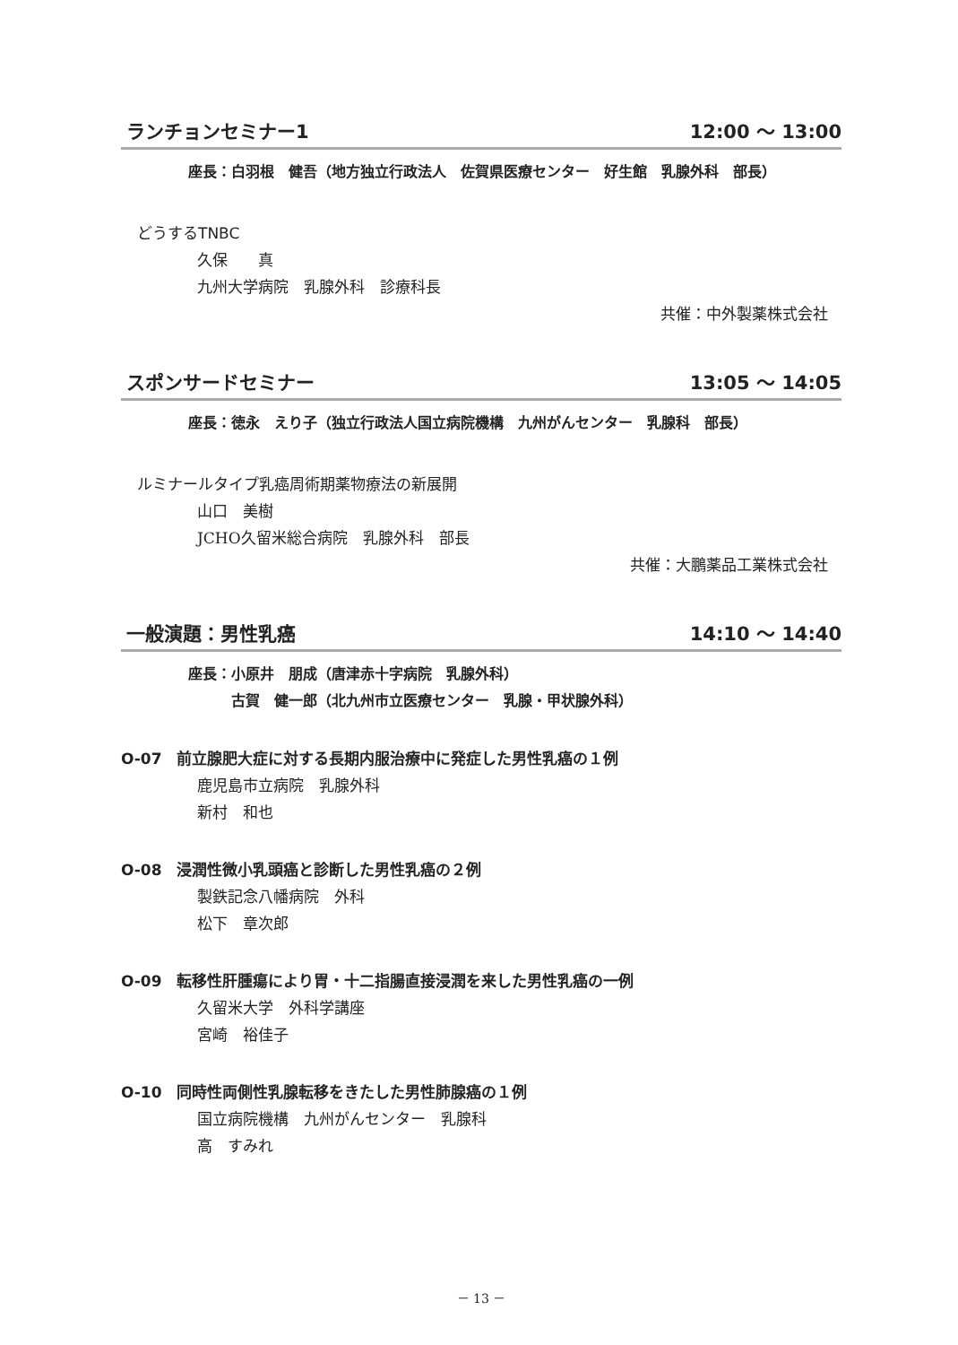ランチョンセミナー1 12:00 ～ 13:00
座長：白羽根　健吾（地方独立行政法人　佐賀県医療センター　好生館　乳腺外科　部長）
どうするTNBC
久保　　真
九州大学病院　乳腺外科　診療科長
共催：中外製薬株式会社
スポンサードセミナー 13:05 ～ 14:05
座長：徳永　えり子（独立行政法人国立病院機構　九州がんセンター　乳腺科　部長）
ルミナールタイプ乳癌周術期薬物療法の新展開
山口　美樹
JCHO久留米総合病院　乳腺外科　部長
共催：大鵬薬品工業株式会社
一般演題：男性乳癌 14:10 ～ 14:40
座長：小原井　朋成（唐津赤十字病院　乳腺外科）
　　　古賀　健一郎（北九州市立医療センター　乳腺・甲状腺外科）
O-07　前立腺肥大症に対する長期内服治療中に発症した男性乳癌の１例
鹿児島市立病院　乳腺外科
新村　和也
O-08　浸潤性微小乳頭癌と診断した男性乳癌の２例
製鉄記念八幡病院　外科
松下　章次郎
O-09　転移性肝腫瘍により胃・十二指腸直接浸潤を来した男性乳癌の一例
久留米大学　外科学講座
宮崎　裕佳子
O-10　同時性両側性乳腺転移をきたした男性肺腺癌の１例
国立病院機構　九州がんセンター　乳腺科
高　すみれ
－ 13 －